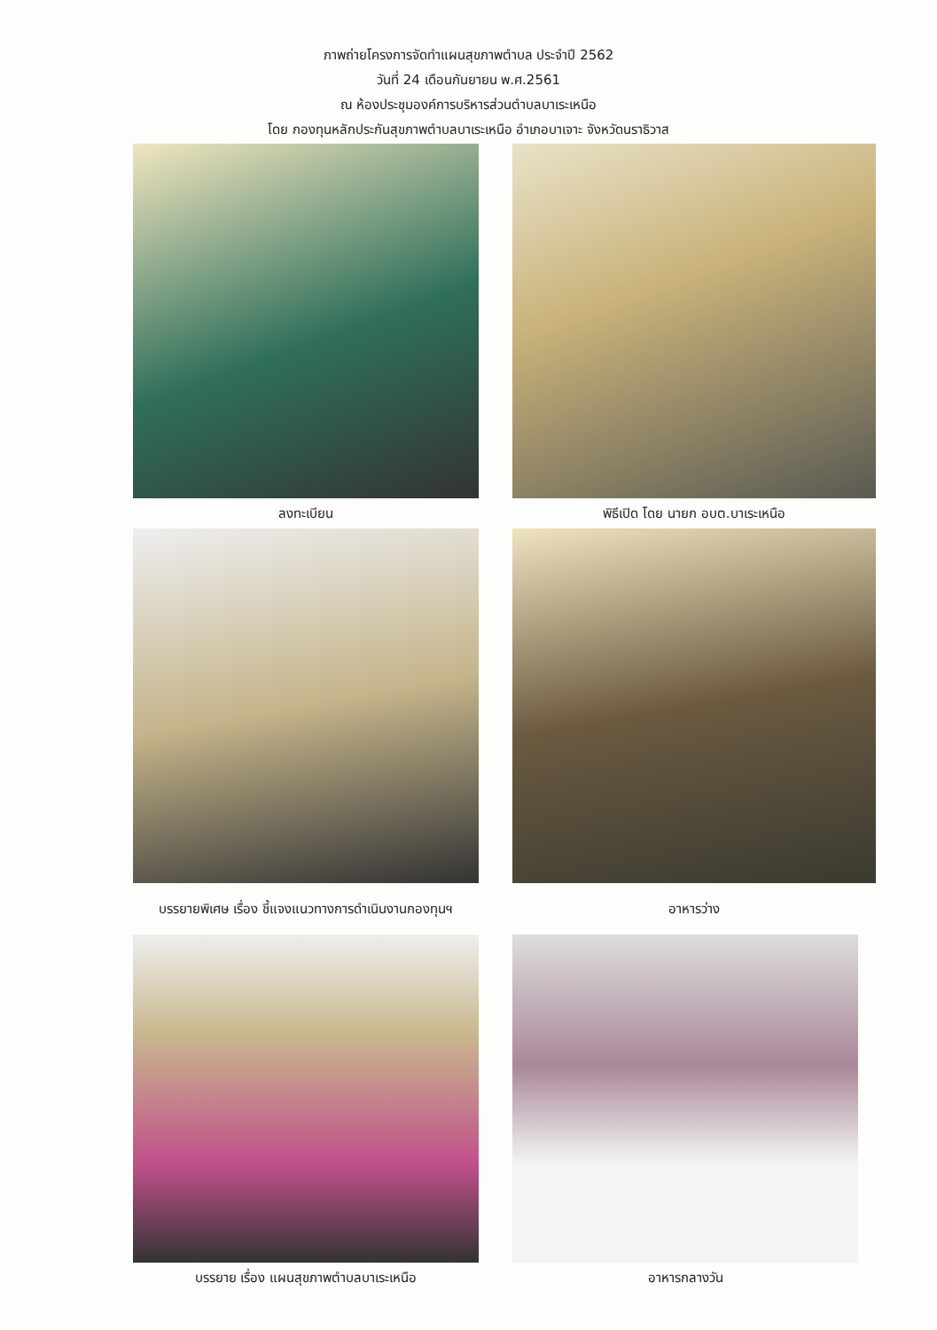ภาพถ่ายโครงการจัดทำแผนสุขภาพตำบล ประจำปี 2562
วันที่ 24 เดือนกันยายน พ.ศ.2561
ณ ห้องประชุมองค์การบริหารส่วนตำบลบาเระเหนือ
โดย กองทุนหลักประกันสุขภาพตำบลบาเระเหนือ อำเภอบาเจาะ จังหวัดนราธิวาส
ลงทะเบียน
พิธีเปิด โดย นายก อบต.บาเระเหนือ
บรรยายพิเศษ เรื่อง ชี้แจงแนวทางการดำเนินงานกองทุนฯ
อาหารว่าง
บรรยาย เรื่อง แผนสุขภาพตำบลบาเระเหนือ
อาหารกลางวัน